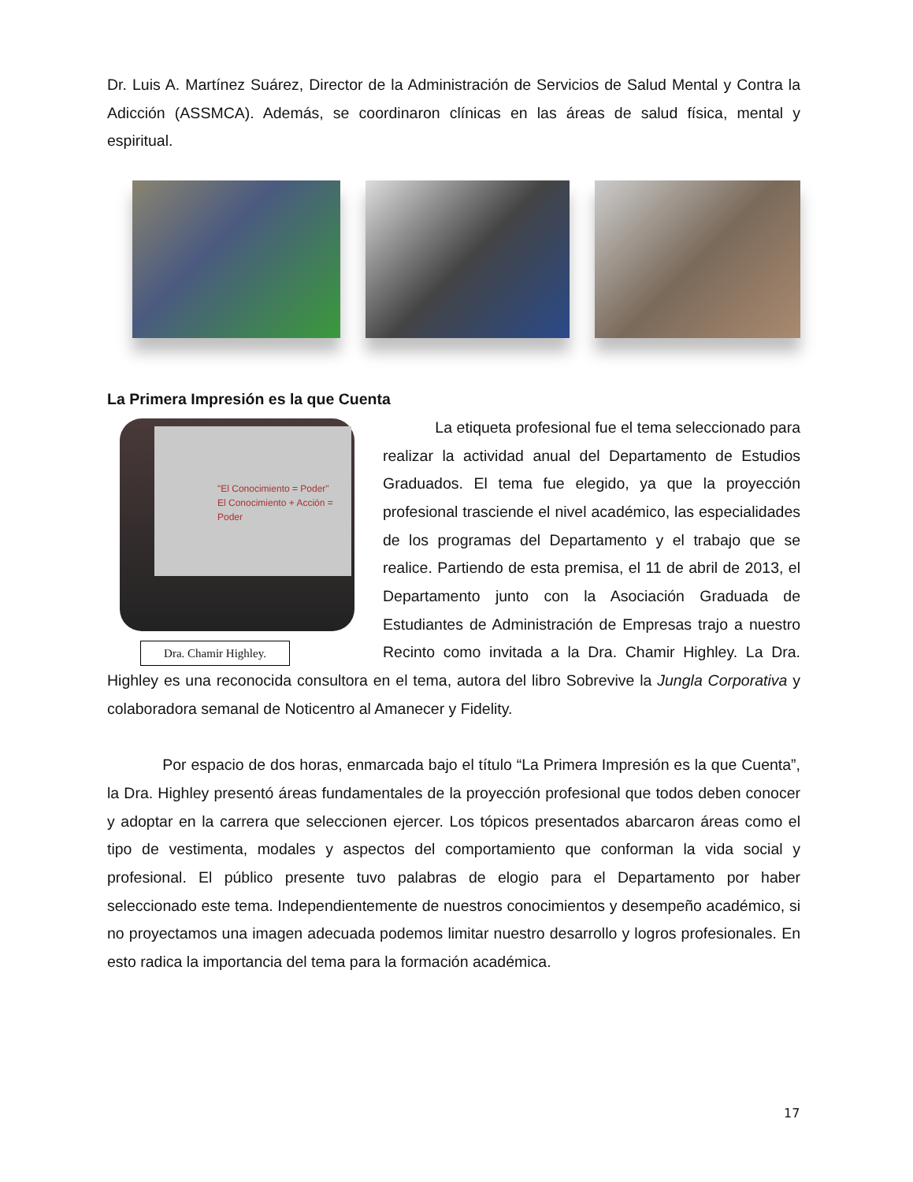Dr. Luis A. Martínez Suárez, Director de la Administración de Servicios de Salud Mental y Contra la Adicción (ASSMCA). Además, se coordinaron clínicas en las áreas de salud física, mental y espiritual.
La Primera Impresión es la que Cuenta
"El Conocimiento = Poder"
El Conocimiento + Acción = Poder
Dra. Chamir Highley.
La etiqueta profesional fue el tema seleccionado para realizar la actividad anual del Departamento de Estudios Graduados. El tema fue elegido, ya que la proyección profesional trasciende el nivel académico, las especialidades de los programas del Departamento y el trabajo que se realice. Partiendo de esta premisa, el 11 de abril de 2013, el Departamento junto con la Asociación Graduada de Estudiantes de Administración de Empresas trajo a nuestro Recinto como invitada a la Dra. Chamir Highley. La Dra. Highley es una reconocida consultora en el tema, autora del libro Sobrevive la Jungla Corporativa y colaboradora semanal de Noticentro al Amanecer y Fidelity.
Por espacio de dos horas, enmarcada bajo el título “La Primera Impresión es la que Cuenta”, la Dra. Highley presentó áreas fundamentales de la proyección profesional que todos deben conocer y adoptar en la carrera que seleccionen ejercer. Los tópicos presentados abarcaron áreas como el tipo de vestimenta, modales y aspectos del comportamiento que conforman la vida social y profesional. El público presente tuvo palabras de elogio para el Departamento por haber seleccionado este tema. Independientemente de nuestros conocimientos y desempeño académico, si no proyectamos una imagen adecuada podemos limitar nuestro desarrollo y logros profesionales. En esto radica la importancia del tema para la formación académica.
17